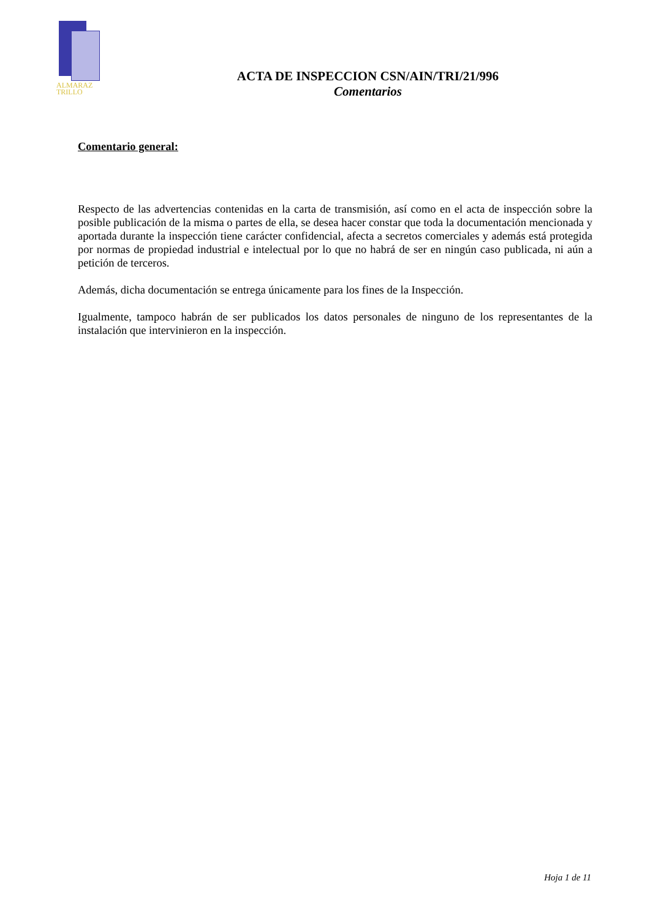ALMARAZ
TRILLO
ACTA DE INSPECCION CSN/AIN/TRI/21/996
Comentarios
Comentario general:
Respecto de las advertencias contenidas en la carta de transmisión, así como en el acta de inspección sobre la posible publicación de la misma o partes de ella, se desea hacer constar que toda la documentación mencionada y aportada durante la inspección tiene carácter confidencial, afecta a secretos comerciales y además está protegida por normas de propiedad industrial e intelectual por lo que no habrá de ser en ningún caso publicada, ni aún a petición de terceros.
Además, dicha documentación se entrega únicamente para los fines de la Inspección.
Igualmente, tampoco habrán de ser publicados los datos personales de ninguno de los representantes de la instalación que intervinieron en la inspección.
Hoja 1 de 11